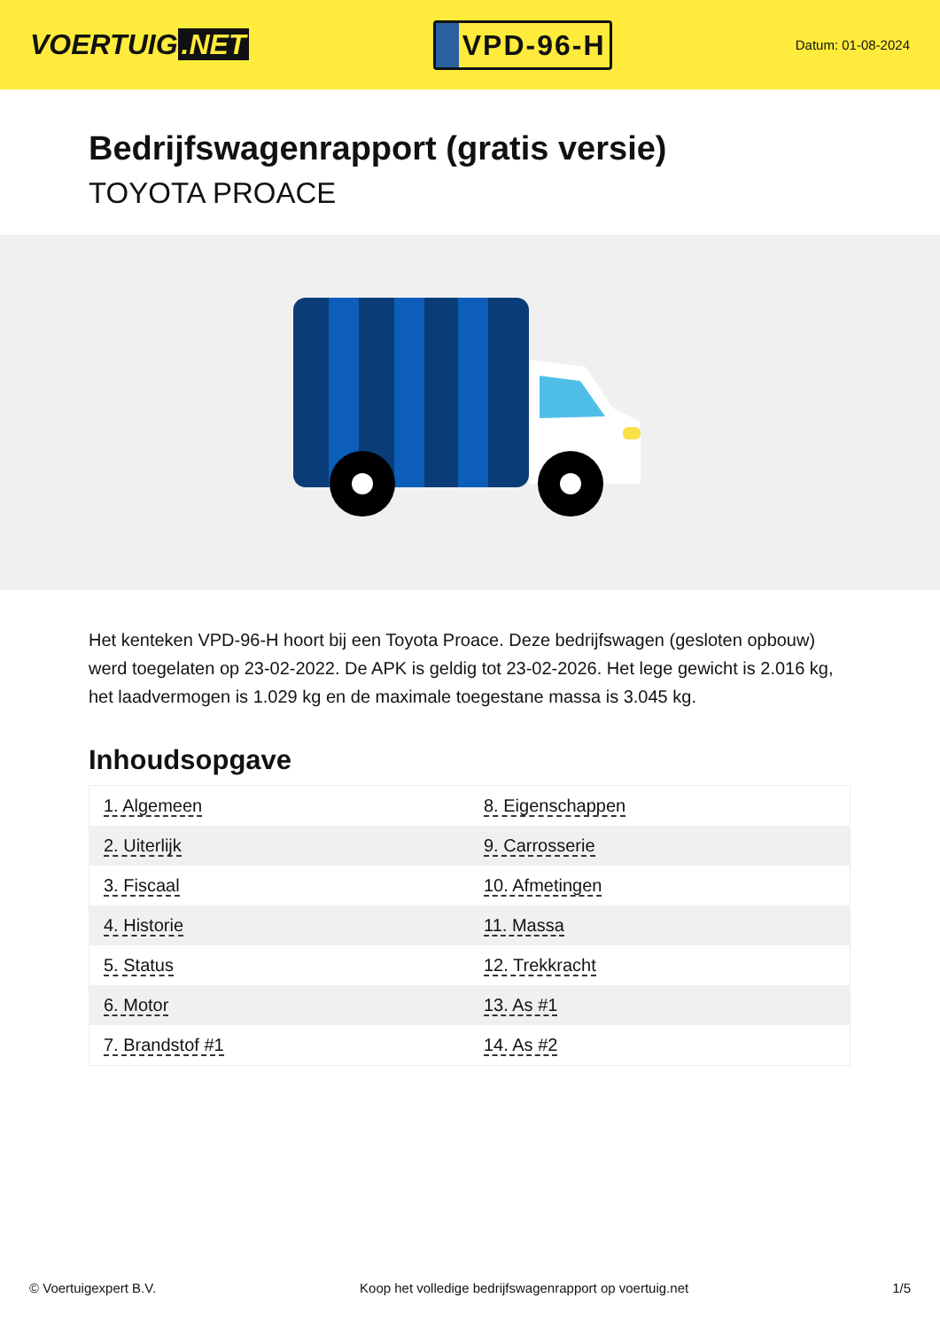VOERTUIG.NET
VPD-96-H
Datum: 01-08-2024
Bedrijfswagenrapport (gratis versie)
TOYOTA PROACE
Het kenteken VPD-96-H hoort bij een Toyota Proace. Deze bedrijfswagen (gesloten opbouw) werd toegelaten op 23-02-2022. De APK is geldig tot 23-02-2026. Het lege gewicht is 2.016 kg, het laadvermogen is 1.029 kg en de maximale toegestane massa is 3.045 kg.
Inhoudsopgave
| 1. Algemeen | 8. Eigenschappen |
| 2. Uiterlijk | 9. Carrosserie |
| 3. Fiscaal | 10. Afmetingen |
| 4. Historie | 11. Massa |
| 5. Status | 12. Trekkracht |
| 6. Motor | 13. As #1 |
| 7. Brandstof #1 | 14. As #2 |
© Voertuigexpert B.V. Koop het volledige bedrijfswagenrapport op voertuig.net 1/5